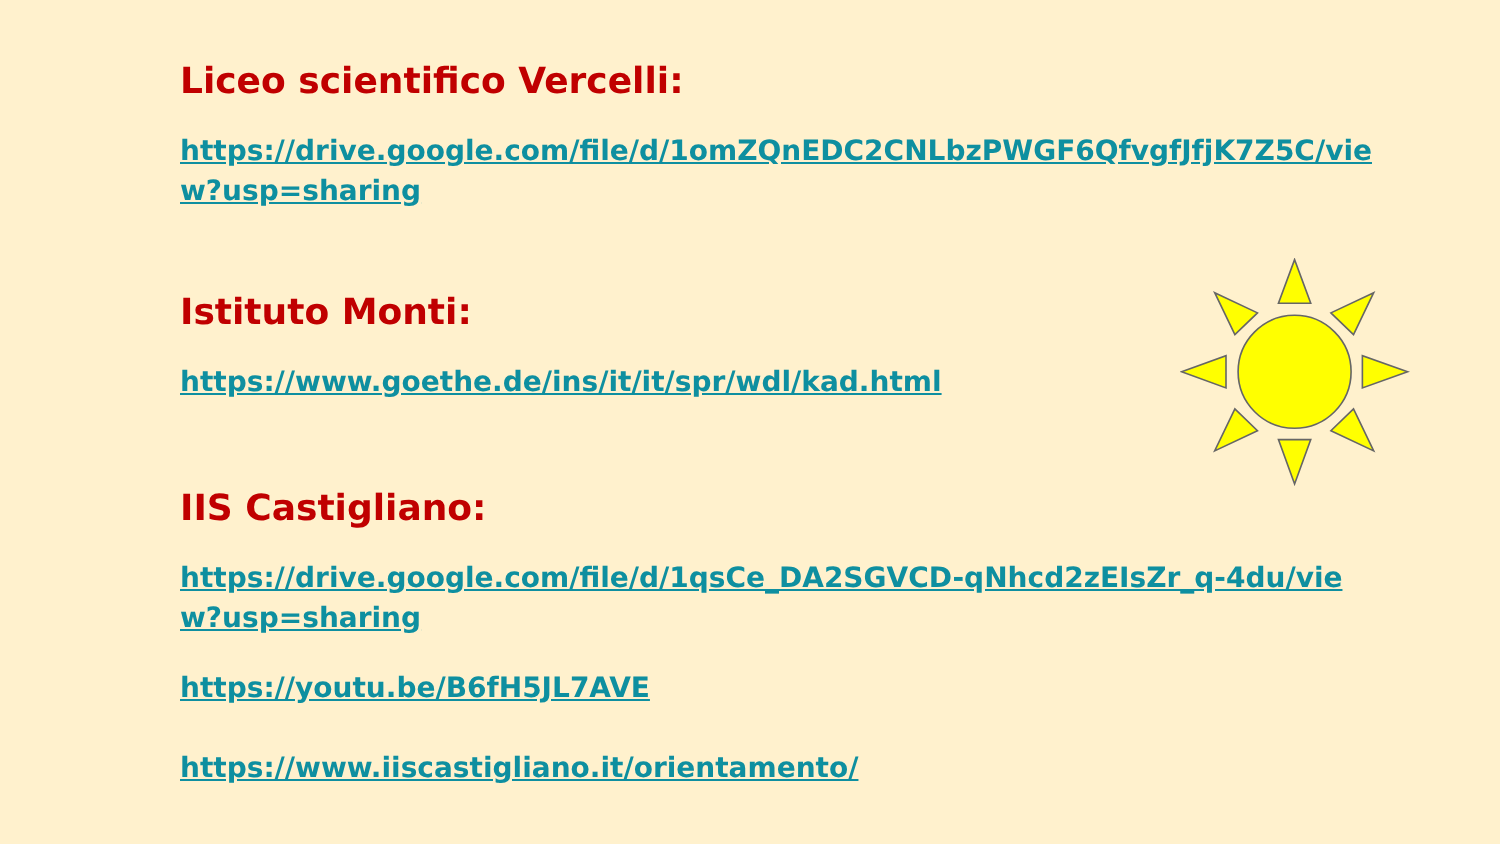Liceo scientifico Vercelli:
https://drive.google.com/file/d/1omZQnEDC2CNLbzPWGF6QfvgfJfjK7Z5C/view?usp=sharing
Istituto Monti:
https://www.goethe.de/ins/it/it/spr/wdl/kad.html
IIS Castigliano:
https://drive.google.com/file/d/1qsCe_DA2SGVCD-qNhcd2zEIsZr_q-4du/view?usp=sharing
https://youtu.be/B6fH5JL7AVE
https://www.iiscastigliano.it/orientamento/